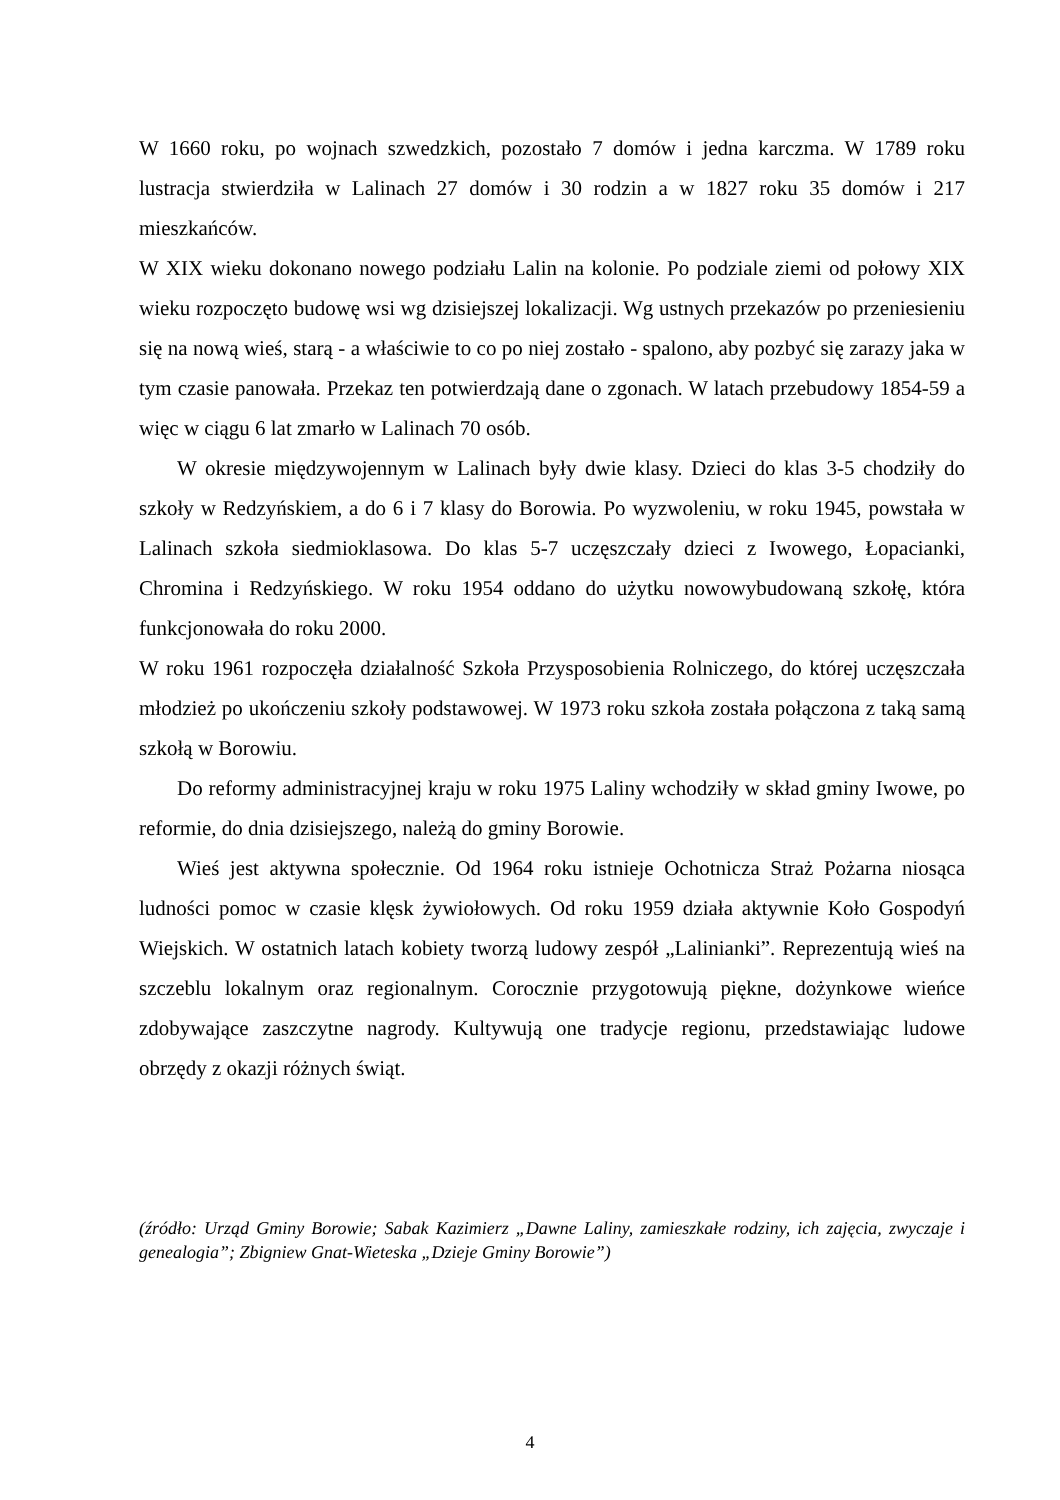W 1660 roku, po wojnach szwedzkich, pozostało 7 domów i jedna karczma. W 1789 roku lustracja stwierdziła w Lalinach 27 domów i 30 rodzin a w 1827 roku 35 domów i 217 mieszkańców.
W XIX wieku dokonano nowego podziału Lalin na kolonie. Po podziale ziemi od połowy XIX wieku rozpoczęto budowę wsi wg dzisiejszej lokalizacji. Wg ustnych przekazów po przeniesieniu się na nową wieś, starą - a właściwie to co po niej zostało - spalono, aby pozbyć się zarazy jaka w tym czasie panowała. Przekaz ten potwierdzają dane o zgonach. W latach przebudowy 1854-59 a więc w ciągu 6 lat zmarło w Lalinach 70 osób.
W okresie międzywojennym w Lalinach były dwie klasy. Dzieci do klas 3-5 chodziły do szkoły w Redzyńskiem, a do 6 i 7 klasy do Borowia. Po wyzwoleniu, w roku 1945, powstała w Lalinach szkoła siedmioklasowa. Do klas 5-7 uczęszczały dzieci z Iwowego, Łopacianki, Chromina i Redzyńskiego. W roku 1954 oddano do użytku nowowybudowaną szkołę, która funkcjonowała do roku 2000.
W roku 1961 rozpoczęła działalność Szkoła Przysposobienia Rolniczego, do której uczęszczała młodzież po ukończeniu szkoły podstawowej. W 1973 roku szkoła została połączona z taką samą szkołą w Borowiu.
Do reformy administracyjnej kraju w roku 1975 Laliny wchodziły w skład gminy Iwowe, po reformie, do dnia dzisiejszego, należą do gminy Borowie.
Wieś jest aktywna społecznie. Od 1964 roku istnieje Ochotnicza Straż Pożarna niosąca ludności pomoc w czasie klęsk żywiołowych. Od roku 1959 działa aktywnie Koło Gospodyń Wiejskich. W ostatnich latach kobiety tworzą ludowy zespół „Lalinianki”. Reprezentują wieś na szczeblu lokalnym oraz regionalnym. Corocznie przygotowują piękne, dożynkowe wieńce zdobywające zaszczytne nagrody. Kultywują one tradycje regionu, przedstawiając ludowe obrzędy z okazji różnych świąt.
(źródło: Urząd Gminy Borowie; Sabak Kazimierz „Dawne Laliny, zamieszkałe rodziny, ich zajęcia, zwyczaje i genealogia”; Zbigniew Gnat-Wieteska „Dzieje Gminy Borowie”)
4